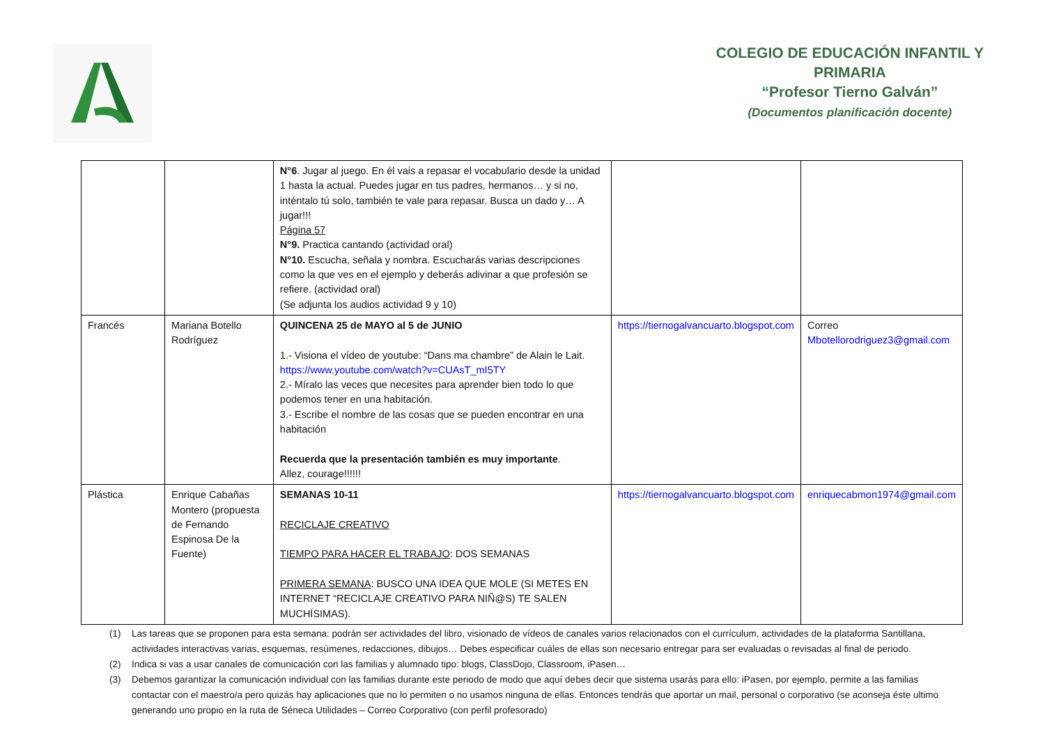COLEGIO DE EDUCACIÓN INFANTIL Y
PRIMARIA
“Profesor Tierno Galván”
(Documentos planificación docente)
| | | N°6 . Jugar al juego. En él vais a repasar el vocabulario desde la unidad 1 hasta la actual. Puedes jugar en tus padres, hermanos… y si no, inténtalo tú solo, también te vale para repasar. Busca un dado y… A jugar!!! Página 57 N°9. Practica cantando (actividad oral) N°10. Escucha, señala y nombra. Escucharás varias descripciones como la que ves en el ejemplo y deberás adivinar a que profesión se refiere. (actividad oral) (Se adjunta los audios actividad 9 y 10) | | |
| Francés | Mariana Botello Rodríguez | QUINCENA 25 de MAYO al 5 de JUNIO 1.- Visiona el vídeo de youtube: “Dans ma chambre” de Alain le Lait. https://www.youtube.com/watch?v=CUAsT_mI5TY 2.- Míralo las veces que necesites para aprender bien todo lo que podemos tener en una habitación. 3.- Escribe el nombre de las cosas que se pueden encontrar en una habitación Recuerda que la presentación también es muy importante . Allez, courage!!!!!! | https://tiernogalvancuarto.blogspot.com | Correo Mbotellorodriguez3@gmail.com |
| Plástica | Enrique Cabañas Montero (propuesta de Fernando Espinosa De la Fuente) | SEMANAS 10-11 RECICLAJE CREATIVO TIEMPO PARA HACER EL TRABAJO : DOS SEMANAS PRIMERA SEMANA : BUSCO UNA IDEA QUE MOLE (SI METES EN INTERNET “RECICLAJE CREATIVO PARA NIÑ@S) TE SALEN MUCHÍSIMAS). | https://tiernogalvancuarto.blogspot.com | enriquecabmon1974@gmail.com |
(1) Las tareas que se proponen para esta semana: podrán ser actividades del libro, visionado de vídeos de canales varios relacionados con el currículum, actividades de la plataforma Santillana, actividades interactivas varias, esquemas, resúmenes, redacciones, dibujos… Debes especificar cuáles de ellas son necesario entregar para ser evaluadas o revisadas al final de periodo.
(2) Indica si vas a usar canales de comunicación con las familias y alumnado tipo: blogs, ClassDojo, Classroom, iPasen…
(3) Debemos garantizar la comunicación individual con las familias durante este periodo de modo que aquí debes decir que sistema usarás para ello: iPasen, por ejemplo, permite a las familias contactar con el maestro/a pero quizás hay aplicaciones que no lo permiten o no usamos ninguna de ellas. Entonces tendrás que aportar un mail, personal o corporativo (se aconseja éste ultimo generando uno propio en la ruta de Séneca Utilidades – Correo Corporativo (con perfil profesorado)